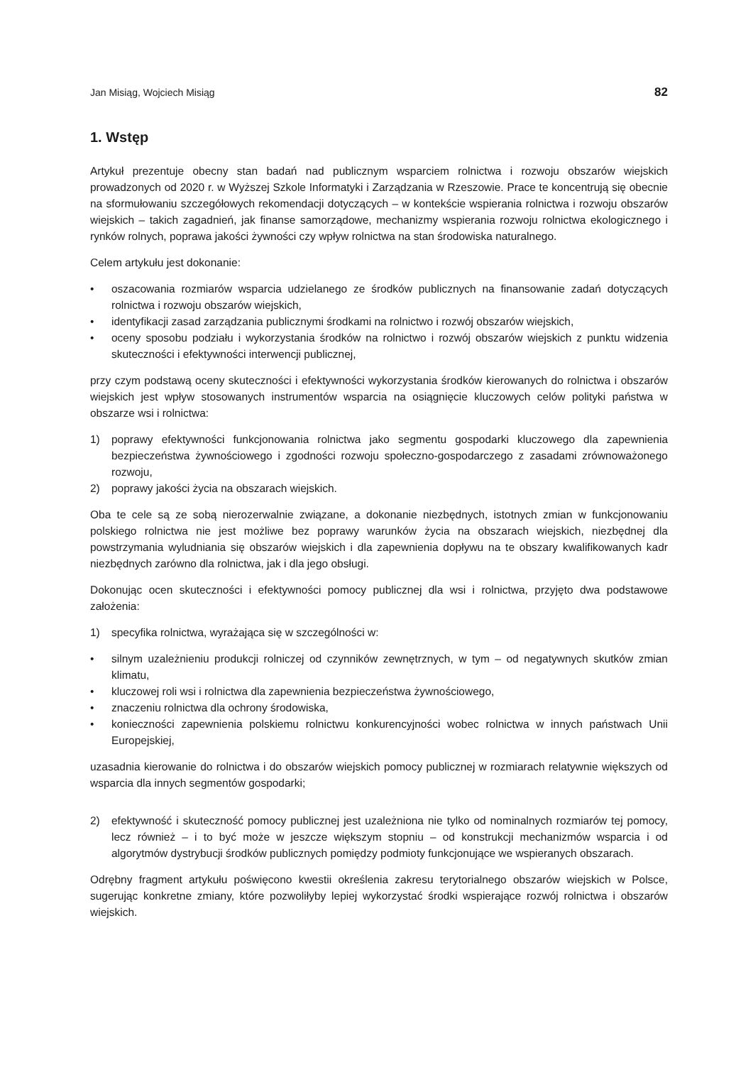Jan Misiąg, Wojciech Misiąg 82
1. Wstęp
Artykuł prezentuje obecny stan badań nad publicznym wsparciem rolnictwa i rozwoju obszarów wiejskich prowadzonych od 2020 r. w Wyższej Szkole Informatyki i Zarządzania w Rzeszowie. Prace te koncentrują się obecnie na sformułowaniu szczegółowych rekomendacji dotyczących – w kontekście wspierania rolnictwa i rozwoju obszarów wiejskich – takich zagadnień, jak finanse samorządowe, mechanizmy wspierania rozwoju rolnictwa ekologicznego i rynków rolnych, poprawa jakości żywności czy wpływ rolnictwa na stan środowiska naturalnego.
Celem artykułu jest dokonanie:
• oszacowania rozmiarów wsparcia udzielanego ze środków publicznych na finansowanie zadań dotyczących rolnictwa i rozwoju obszarów wiejskich,
• identyfikacji zasad zarządzania publicznymi środkami na rolnictwo i rozwój obszarów wiejskich,
• oceny sposobu podziału i wykorzystania środków na rolnictwo i rozwój obszarów wiejskich z punktu widzenia skuteczności i efektywności interwencji publicznej,
przy czym podstawą oceny skuteczności i efektywności wykorzystania środków kierowanych do rolnictwa i obszarów wiejskich jest wpływ stosowanych instrumentów wsparcia na osiągnięcie kluczowych celów polityki państwa w obszarze wsi i rolnictwa:
1) poprawy efektywności funkcjonowania rolnictwa jako segmentu gospodarki kluczowego dla zapewnienia bezpieczeństwa żywnościowego i zgodności rozwoju społeczno-gospodarczego z zasadami zrównoważonego rozwoju,
2) poprawy jakości życia na obszarach wiejskich.
Oba te cele są ze sobą nierozerwalnie związane, a dokonanie niezbędnych, istotnych zmian w funkcjonowaniu polskiego rolnictwa nie jest możliwe bez poprawy warunków życia na obszarach wiejskich, niezbędnej dla powstrzymania wyludniania się obszarów wiejskich i dla zapewnienia dopływu na te obszary kwalifikowanych kadr niezbędnych zarówno dla rolnictwa, jak i dla jego obsługi.
Dokonując ocen skuteczności i efektywności pomocy publicznej dla wsi i rolnictwa, przyjęto dwa podstawowe założenia:
1) specyfika rolnictwa, wyrażająca się w szczególności w:
• silnym uzależnieniu produkcji rolniczej od czynników zewnętrznych, w tym – od negatywnych skutków zmian klimatu,
• kluczowej roli wsi i rolnictwa dla zapewnienia bezpieczeństwa żywnościowego,
• znaczeniu rolnictwa dla ochrony środowiska,
• konieczności zapewnienia polskiemu rolnictwu konkurencyjności wobec rolnictwa w innych państwach Unii Europejskiej,
uzasadnia kierowanie do rolnictwa i do obszarów wiejskich pomocy publicznej w rozmiarach relatywnie większych od wsparcia dla innych segmentów gospodarki;
2) efektywność i skuteczność pomocy publicznej jest uzależniona nie tylko od nominalnych rozmiarów tej pomocy, lecz również – i to być może w jeszcze większym stopniu – od konstrukcji mechanizmów wsparcia i od algorytmów dystrybucji środków publicznych pomiędzy podmioty funkcjonujące we wspieranych obszarach.
Odrębny fragment artykułu poświęcono kwestii określenia zakresu terytorialnego obszarów wiejskich w Polsce, sugerując konkretne zmiany, które pozwoliłyby lepiej wykorzystać środki wspierające rozwój rolnictwa i obszarów wiejskich.